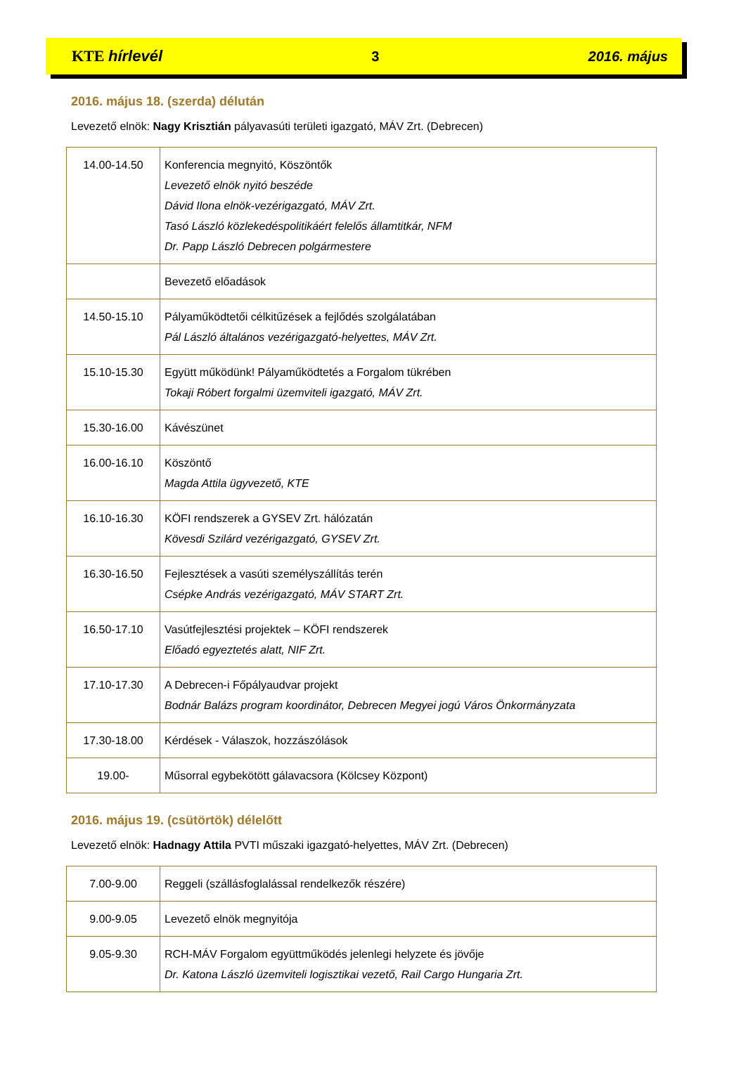KTE hírlevél 3 2016. május
2016. május 18. (szerda) délután
Levezető elnök: Nagy Krisztián pályavasúti területi igazgató, MÁV Zrt. (Debrecen)
| 14.00-14.50 | Konferencia megnyitó, Köszöntők Levezető elnök nyitó beszéde Dávid Ilona elnök-vezérigazgató, MÁV Zrt. Tasó László közlekedéspolitikáért felelős államtitkár, NFM Dr. Papp László Debrecen polgármestere |
| | Bevezető előadások |
| 14.50-15.10 | Pályaműködtetői célkitűzések a fejlődés szolgálatában Pál László általános vezérigazgató-helyettes, MÁV Zrt. |
| 15.10-15.30 | Együtt működünk! Pályaműködtetés a Forgalom tükrében Tokaji Róbert forgalmi üzemviteli igazgató, MÁV Zrt. |
| 15.30-16.00 | Kávészünet |
| 16.00-16.10 | Köszöntő Magda Attila ügyvezető, KTE |
| 16.10-16.30 | KÖFI rendszerek a GYSEV Zrt. hálózatán Kövesdi Szilárd vezérigazgató, GYSEV Zrt. |
| 16.30-16.50 | Fejlesztések a vasúti személyszállítás terén Csépke András vezérigazgató, MÁV START Zrt. |
| 16.50-17.10 | Vasútfejlesztési projektek – KÖFI rendszerek Előadó egyeztetés alatt, NIF Zrt. |
| 17.10-17.30 | A Debrecen-i Főpályaudvar projekt Bodnár Balázs program koordinátor, Debrecen Megyei jogú Város Önkormányzata |
| 17.30-18.00 | Kérdések - Válaszok, hozzászólások |
| 19.00- | Műsorral egybekötött gálavacsora (Kölcsey Központ) |
2016. május 19. (csütörtök) délelőtt
Levezető elnök: Hadnagy Attila PVTI műszaki igazgató-helyettes, MÁV Zrt. (Debrecen)
| 7.00-9.00 | Reggeli (szállásfoglalással rendelkezők részére) |
| 9.00-9.05 | Levezető elnök megnyitója |
| 9.05-9.30 | RCH-MÁV Forgalom együttműködés jelenlegi helyzete és jövője Dr. Katona László üzemviteli logisztikai vezető, Rail Cargo Hungaria Zrt. |